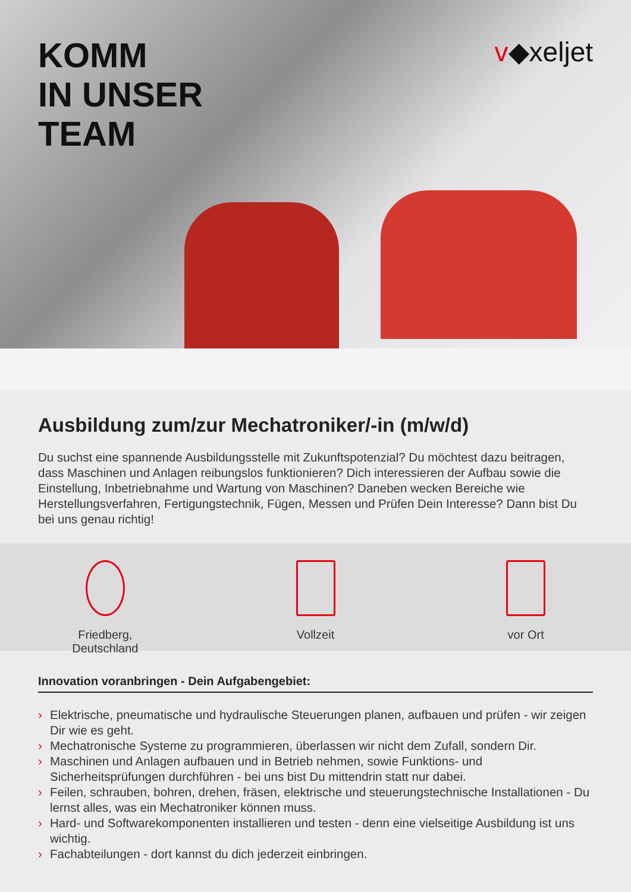KOMM
IN UNSER
TEAM
v◆xeljet
Ausbildung zum/zur Mechatroniker/-in (m/w/d)
Du suchst eine spannende Ausbildungsstelle mit Zukunftspotenzial? Du möchtest dazu beitragen, dass Maschinen und Anlagen reibungslos funktionieren? Dich interessieren der Aufbau sowie die Einstellung, Inbetriebnahme und Wartung von Maschinen? Daneben wecken Bereiche wie Herstellungsverfahren, Fertigungstechnik, Fügen, Messen und Prüfen Dein Interesse? Dann bist Du bei uns genau richtig!
Friedberg,
Deutschland
Vollzeit vor Ort
Innovation voranbringen - Dein Aufgabengebiet:
› Elektrische, pneumatische und hydraulische Steuerungen planen, aufbauen und prüfen - wir zeigen Dir wie es geht.
› Mechatronische Systeme zu programmieren, überlassen wir nicht dem Zufall, sondern Dir.
› Maschinen und Anlagen aufbauen und in Betrieb nehmen, sowie Funktions- und Sicherheitsprüfungen durchführen - bei uns bist Du mittendrin statt nur dabei.
› Feilen, schrauben, bohren, drehen, fräsen, elektrische und steuerungstechnische Installationen - Du lernst alles, was ein Mechatroniker können muss.
› Hard- und Softwarekomponenten installieren und testen - denn eine vielseitige Ausbildung ist uns wichtig.
› Fachabteilungen - dort kannst du dich jederzeit einbringen.